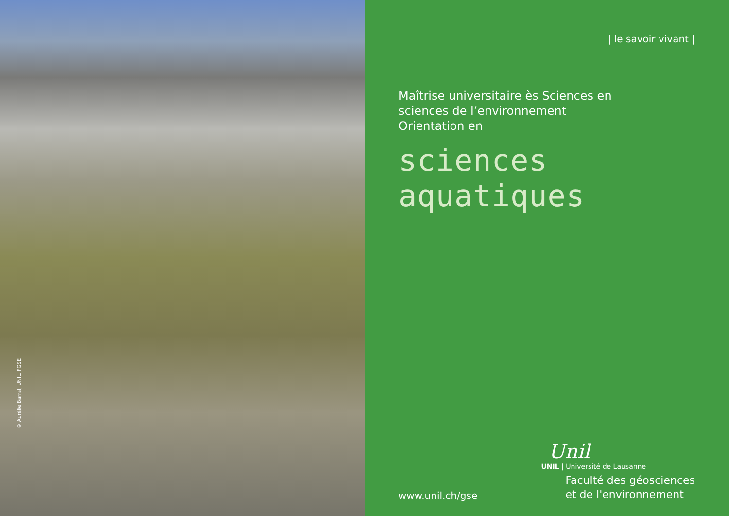© Aurélie Barral, UNIL, FGSE
| le savoir vivant |
Maîtrise universitaire ès Sciences en
sciences de l’environnement
Orientation en
sciences aquatiques
www.unil.ch/gse
Unil
UNIL | Université de Lausanne
Faculté des géosciences
et de l'environnement